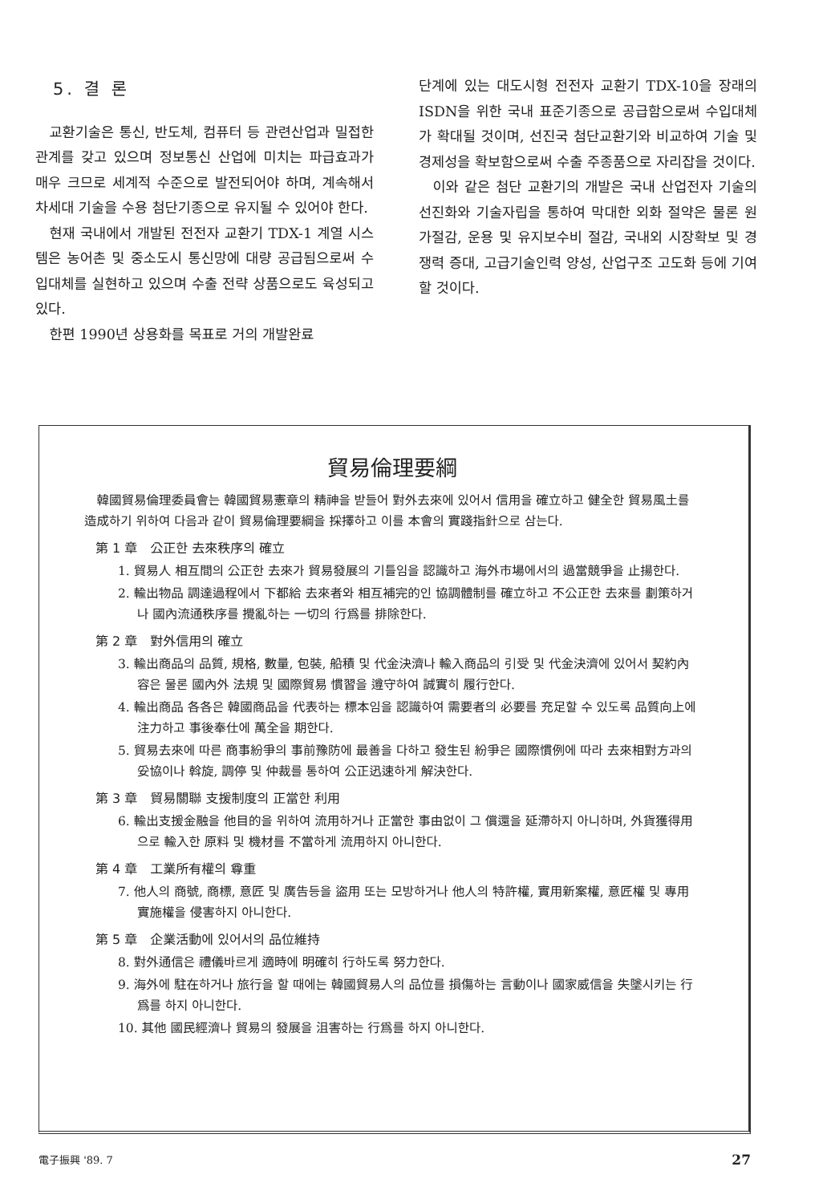5. 결 론
교환기술은 통신, 반도체, 컴퓨터 등 관련산업과 밀접한 관계를 갖고 있으며 정보통신 산업에 미치는 파급효과가 매우 크므로 세계적 수준으로 발전되어야 하며, 계속해서 차세대 기술을 수용 첨단기종으로 유지될 수 있어야 한다.
현재 국내에서 개발된 전전자 교환기 TDX-1 계열 시스템은 농어촌 및 중소도시 통신망에 대량 공급됨으로써 수입대체를 실현하고 있으며 수출 전략 상품으로도 육성되고 있다.
한편 1990년 상용화를 목표로 거의 개발완료
단계에 있는 대도시형 전전자 교환기 TDX-10을 장래의 ISDN을 위한 국내 표준기종으로 공급함으로써 수입대체가 확대될 것이며, 선진국 첨단교환기와 비교하여 기술 및 경제성을 확보함으로써 수출 주종품으로 자리잡을 것이다.
이와 같은 첨단 교환기의 개발은 국내 산업전자 기술의 선진화와 기술자립을 통하여 막대한 외화 절약은 물론 원가절감, 운용 및 유지보수비 절감, 국내외 시장확보 및 경쟁력 증대, 고급기술인력 양성, 산업구조 고도화 등에 기여할 것이다.
貿易倫理要綱
韓國貿易倫理委員會는 韓國貿易憲章의 精神을 받들어 對外去來에 있어서 信用을 確立하고 健全한 貿易風土를 造成하기 위하여 다음과 같이 貿易倫理要綱을 採擇하고 이를 本會의 實踐指針으로 삼는다.
第 1 章　公正한 去來秩序의 確立
1. 貿易人 相互間의 公正한 去來가 貿易發展의 기틀임을 認識하고 海外市場에서의 過當競爭을 止揚한다.
2. 輸出物品 調達過程에서 下都給 去來者와 相互補完的인 協調體制를 確立하고 不公正한 去來를 劃策하거나 國內流通秩序를 攪亂하는 一切의 行爲를 排除한다.
第 2 章　對外信用의 確立
3. 輸出商品의 品質, 規格, 數量, 包裝, 船積 및 代金決濟나 輸入商品의 引受 및 代金決濟에 있어서 契約內容은 물론 國內外 法規 및 國際貿易 慣習을 遵守하여 誠實히 履行한다.
4. 輸出商品 各各은 韓國商品을 代表하는 標本임을 認識하여 需要者의 必要를 充足할 수 있도록 品質向上에 注力하고 事後奉仕에 萬全을 期한다.
5. 貿易去來에 따른 商事紛爭의 事前豫防에 最善을 다하고 發生된 紛爭은 國際慣例에 따라 去來相對方과의 妥協이나 斡旋, 調停 및 仲裁를 통하여 公正迅速하게 解決한다.
第 3 章　貿易關聯 支援制度의 正當한 利用
6. 輸出支援金融을 他目的을 위하여 流用하거나 正當한 事由없이 그 償還을 延滯하지 아니하며, 外貨獲得用으로 輸入한 原料 및 機材를 不當하게 流用하지 아니한다.
第 4 章　工業所有權의 尊重
7. 他人의 商號, 商標, 意匠 및 廣告등을 盜用 또는 모방하거나 他人의 特許權, 實用新案權, 意匠權 및 專用實施權을 侵害하지 아니한다.
第 5 章　企業活動에 있어서의 品位維持
8. 對外通信은 禮儀바르게 適時에 明確히 行하도록 努力한다.
9. 海外에 駐在하거나 旅行을 할 때에는 韓國貿易人의 品位를 損傷하는 言動이나 國家威信을 失墜시키는 行爲를 하지 아니한다.
10. 其他 國民經濟나 貿易의 發展을 沮害하는 行爲를 하지 아니한다.
電子振興 '89. 7 27